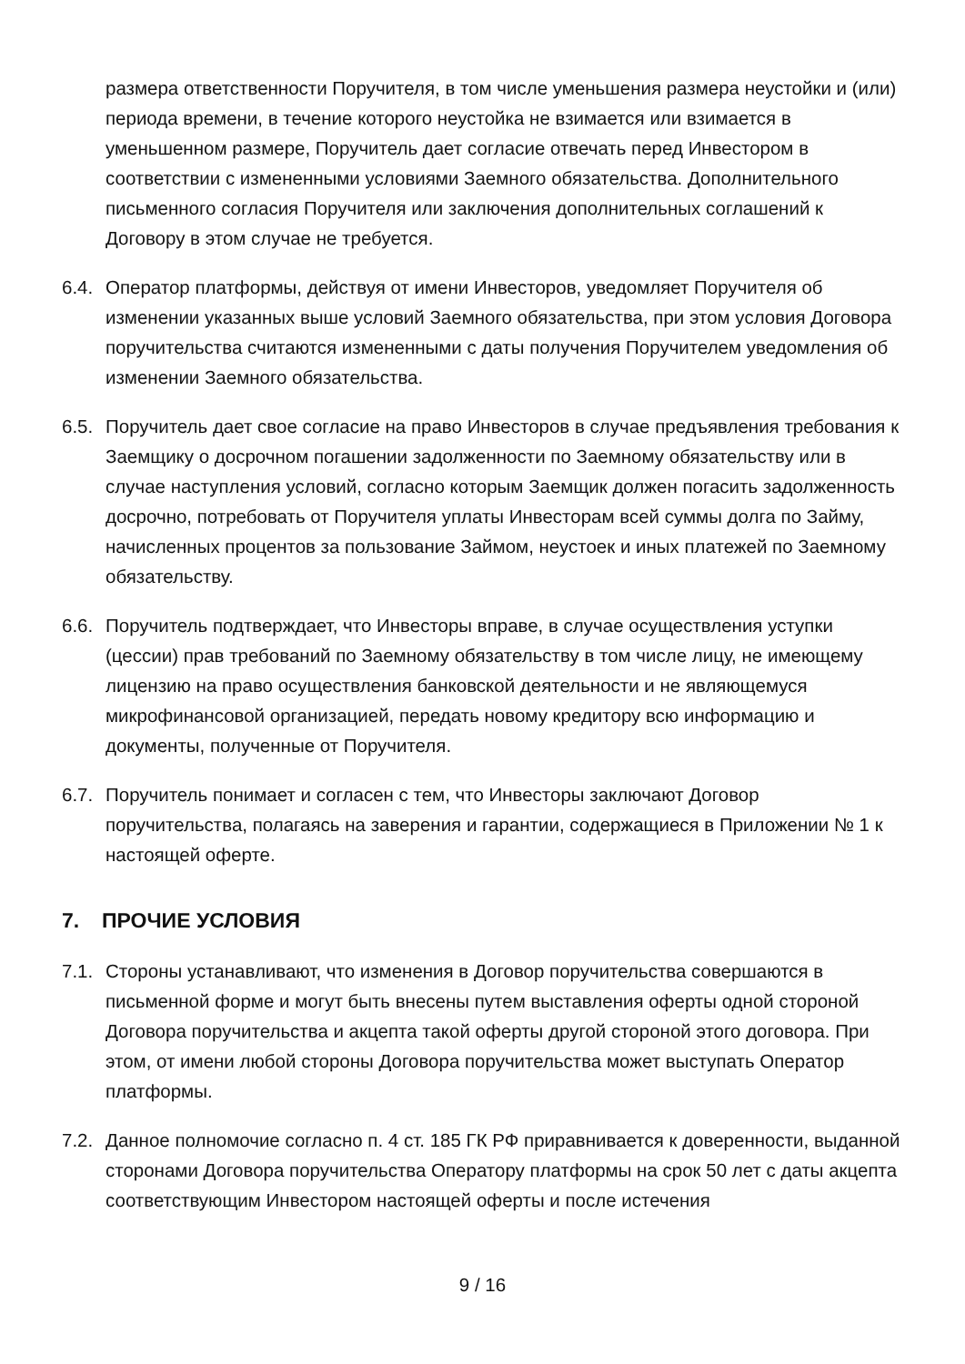размера ответственности Поручителя, в том числе уменьшения размера неустойки и (или) периода времени, в течение которого неустойка не взимается или взимается в уменьшенном размере, Поручитель дает согласие отвечать перед Инвестором в соответствии с измененными условиями Заемного обязательства. Дополнительного письменного согласия Поручителя или заключения дополнительных соглашений к Договору в этом случае не требуется.
6.4.
Оператор платформы, действуя от имени Инвесторов, уведомляет Поручителя об изменении указанных выше условий Заемного обязательства, при этом условия Договора поручительства считаются измененными с даты получения Поручителем уведомления об изменении Заемного обязательства.
6.5.
Поручитель дает свое согласие на право Инвесторов в случае предъявления требования к Заемщику о досрочном погашении задолженности по Заемному обязательству или в случае наступления условий, согласно которым Заемщик должен погасить задолженность досрочно, потребовать от Поручителя уплаты Инвесторам всей суммы долга по Займу, начисленных процентов за пользование Займом, неустоек и иных платежей по Заемному обязательству.
6.6.
Поручитель подтверждает, что Инвесторы вправе, в случае осуществления уступки (цессии) прав требований по Заемному обязательству в том числе лицу, не имеющему лицензию на право осуществления банковской деятельности и не являющемуся микрофинансовой организацией, передать новому кредитору всю информацию и документы, полученные от Поручителя.
6.7.
Поручитель понимает и согласен с тем, что Инвесторы заключают Договор поручительства, полагаясь на заверения и гарантии, содержащиеся в Приложении № 1 к настоящей оферте.
7. ПРОЧИЕ УСЛОВИЯ
7.1.
Стороны устанавливают, что изменения в Договор поручительства совершаются в письменной форме и могут быть внесены путем выставления оферты одной стороной Договора поручительства и акцепта такой оферты другой стороной этого договора. При этом, от имени любой стороны Договора поручительства может выступать Оператор платформы.
7.2.
Данное полномочие согласно п. 4 ст. 185 ГК РФ приравнивается к доверенности, выданной сторонами Договора поручительства Оператору платформы на срок 50 лет с даты акцепта соответствующим Инвестором настоящей оферты и после истечения
9 / 16